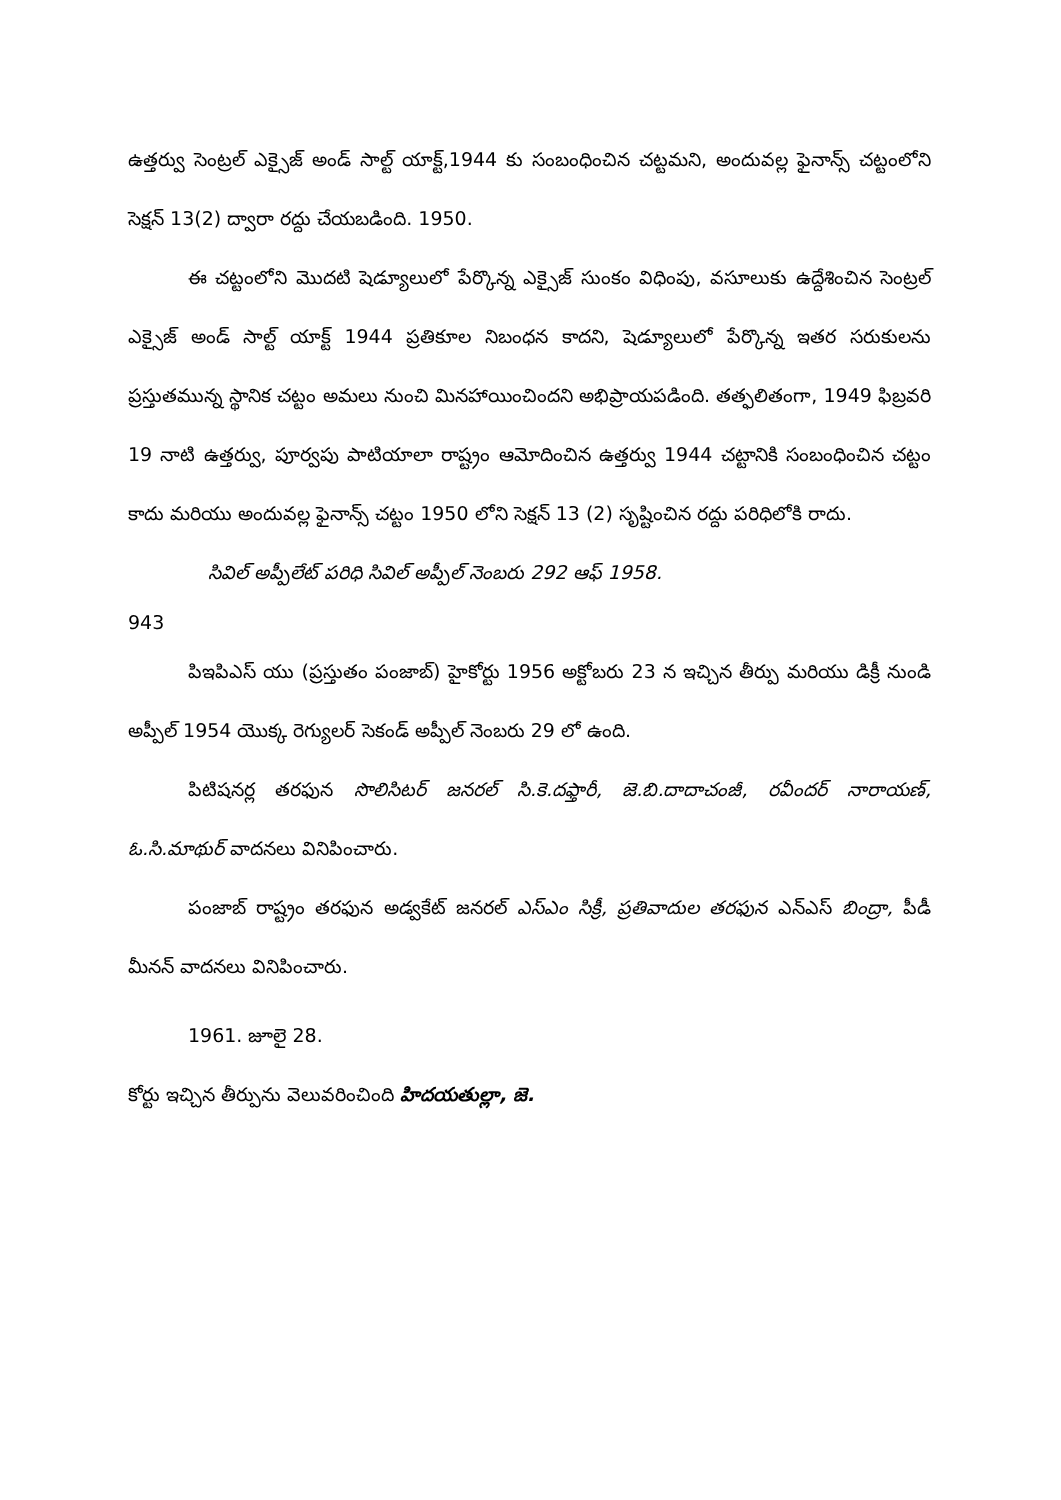ఉత్తర్వు సెంట్రల్ ఎక్సైజ్ అండ్ సాల్ట్ యాక్ట్,1944 కు సంబంధించిన చట్టమని, అందువల్ల ఫైనాన్స్ చట్టంలోని సెక్షన్ 13(2) ద్వారా రద్దు చేయబడింది. 1950.
ఈ చట్టంలోని మొదటి షెడ్యూలులో పేర్కొన్న ఎక్సైజ్ సుంకం విధింపు, వసూలుకు ఉద్దేశించిన సెంట్రల్ ఎక్సైజ్ అండ్ సాల్ట్ యాక్ట్ 1944 ప్రతికూల నిబంధన కాదని, షెడ్యూలులో పేర్కొన్న ఇతర సరుకులను ప్రస్తుతమున్న స్థానిక చట్టం అమలు నుంచి మినహాయించిందని అభిప్రాయపడింది. తత్ఫలితంగా, 1949 ఫిబ్రవరి 19 నాటి ఉత్తర్వు, పూర్వపు పాటియాలా రాష్ట్రం ఆమోదించిన ఉత్తర్వు 1944 చట్టానికి సంబంధించిన చట్టం కాదు మరియు అందువల్ల ఫైనాన్స్ చట్టం 1950 లోని సెక్షన్ 13 (2) సృష్టించిన రద్దు పరిధిలోకి రాదు.
సివిల్ అప్పీలేట్ పరిధి సివిల్ అప్పీల్ నెంబరు 292 ఆఫ్ 1958.
943
పిఇపిఎస్ యు (ప్రస్తుతం పంజాబ్) హైకోర్టు 1956 అక్టోబరు 23 న ఇచ్చిన తీర్పు మరియు డిక్రీ నుండి అప్పీల్ 1954 యొక్క రెగ్యులర్ సెకండ్ అప్పీల్ నెంబరు 29 లో ఉంది.
పిటిషనర్ల తరఫున సొలిసిటర్ జనరల్ సి.కె.దఫ్తారీ, జె.బి.దాదాచంజీ, రవీందర్ నారాయణ్, ఓ.సి.మాథుర్ వాదనలు వినిపించారు.
పంజాబ్ రాష్ట్రం తరఫున అడ్వకేట్ జనరల్ ఎస్ఎం సిక్రీ, ప్రతివాదుల తరఫున ఎన్ఎస్ బింద్రా, పీడీ మీనన్ వాదనలు వినిపించారు.
1961. జూలై 28.
కోర్టు ఇచ్చిన తీర్పును వెలువరించింది హిదయతుల్లా, జె.